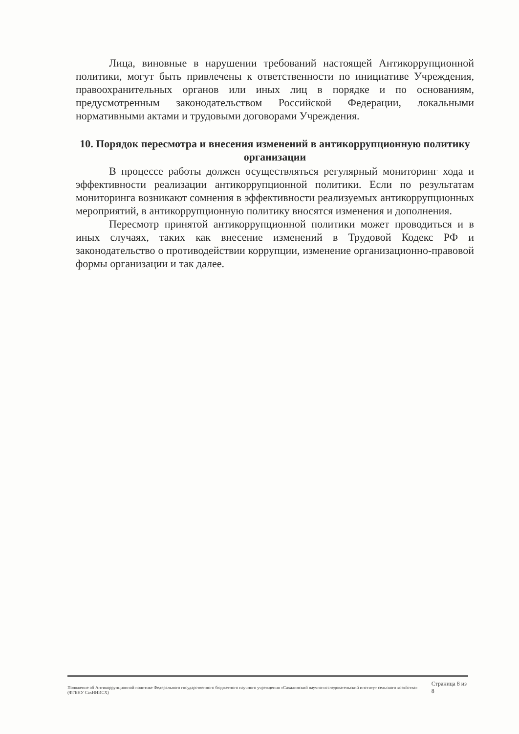Лица, виновные в нарушении требований настоящей Антикоррупционной политики, могут быть привлечены к ответственности по инициативе Учреждения, правоохранительных органов или иных лиц в порядке и по основаниям, предусмотренным законодательством Российской Федерации, локальными нормативными актами и трудовыми договорами Учреждения.
10. Порядок пересмотра и внесения изменений в антикоррупционную политику организации
В процессе работы должен осуществляться регулярный мониторинг хода и эффективности реализации антикоррупционной политики. Если по результатам мониторинга возникают сомнения в эффективности реализуемых антикоррупционных мероприятий, в антикоррупционную политику вносятся изменения и дополнения.
Пересмотр принятой антикоррупционной политики может проводиться и в иных случаях, таких как внесение изменений в Трудовой Кодекс РФ и законодательство о противодействии коррупции, изменение организационно-правовой формы организации и так далее.
Положение об Антикоррупционной политике Федерального государственного бюджетного научного учреждения «Сахалинский научно-исследовательский институт сельского хозяйства» (ФГБНУ СахНИИСХ)
Страница 8 из 8